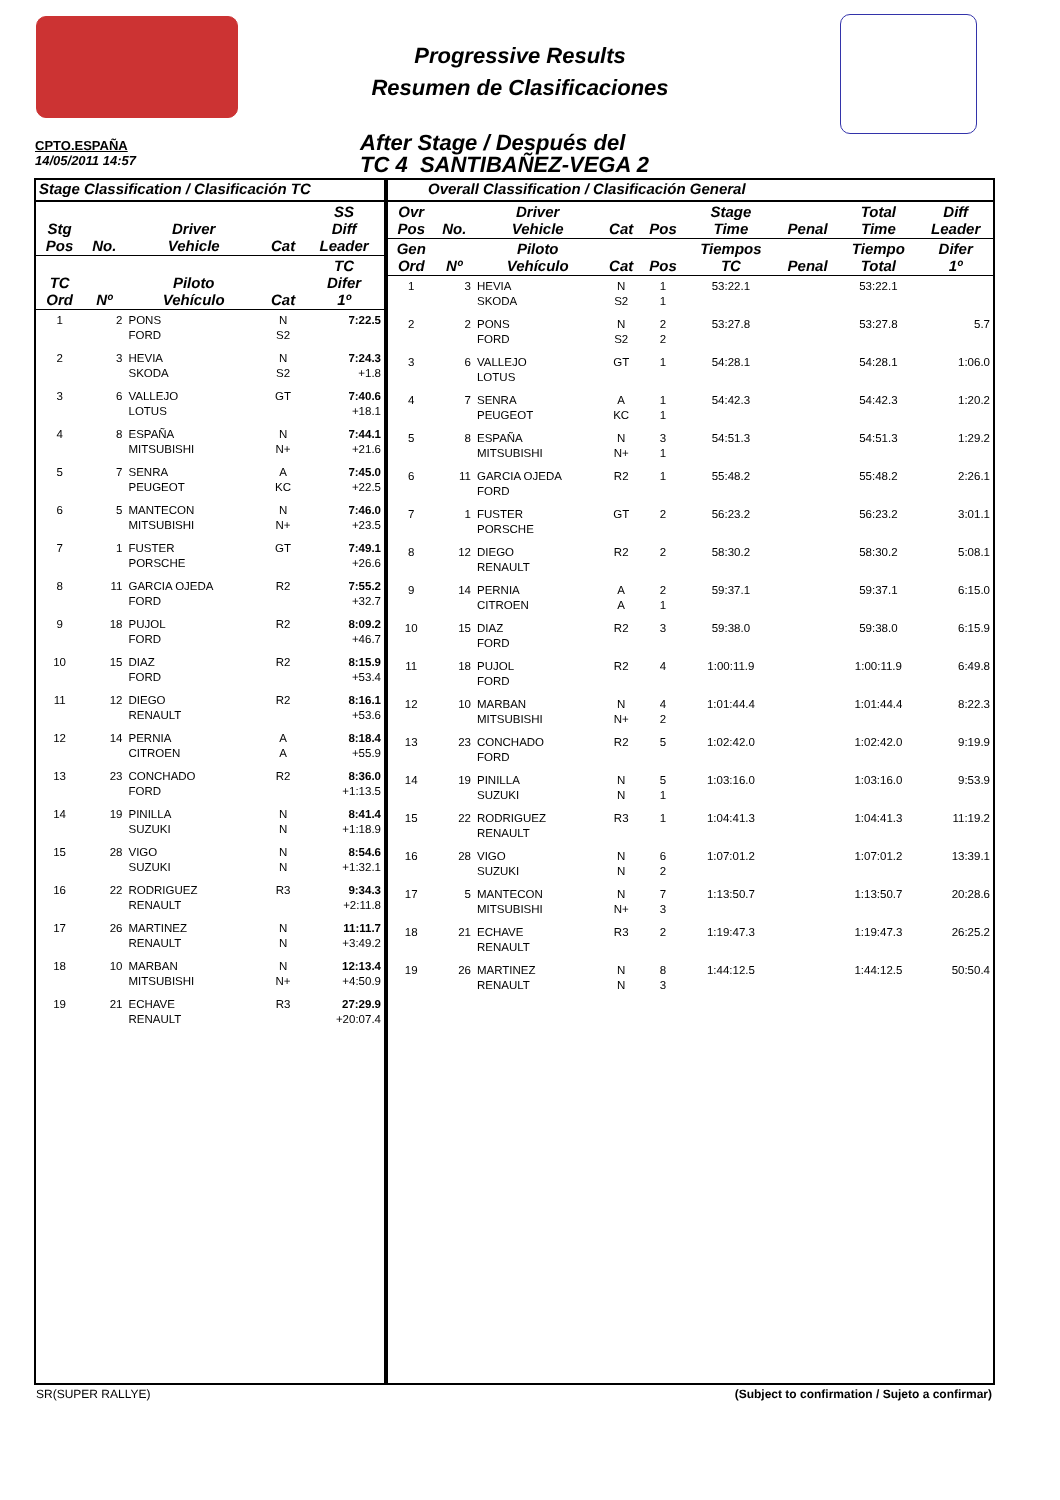Progressive Results
Resumen de Clasificaciones
CPTO.ESPAÑA
14/05/2011 14:57
After Stage / Después del
TC 4 SANTIBAÑEZ-VEGA 2
Stage Classification / Clasificación TC
| Stg Pos | No. | Driver Vehicle | Cat | SS Diff Leader |
| --- | --- | --- | --- | --- |
| TC Ord | Nº | Piloto Vehículo | Cat | TC Difer 1º |
| 1 | 2 | PONS FORD | N S2 | 7:22.5 |
| 2 | 3 | HEVIA SKODA | N S2 | 7:24.3 +1.8 |
| 3 | 6 | VALLEJO LOTUS | GT | 7:40.6 +18.1 |
| 4 | 8 | ESPAÑA MITSUBISHI | N N+ | 7:44.1 +21.6 |
| 5 | 7 | SENRA PEUGEOT | A KC | 7:45.0 +22.5 |
| 6 | 5 | MANTECON MITSUBISHI | N N+ | 7:46.0 +23.5 |
| 7 | 1 | FUSTER PORSCHE | GT | 7:49.1 +26.6 |
| 8 | 11 | GARCIA OJEDA FORD | R2 | 7:55.2 +32.7 |
| 9 | 18 | PUJOL FORD | R2 | 8:09.2 +46.7 |
| 10 | 15 | DIAZ FORD | R2 | 8:15.9 +53.4 |
| 11 | 12 | DIEGO RENAULT | R2 | 8:16.1 +53.6 |
| 12 | 14 | PERNIA CITROEN | A A | 8:18.4 +55.9 |
| 13 | 23 | CONCHADO FORD | R2 | 8:36.0 +1:13.5 |
| 14 | 19 | PINILLA SUZUKI | N N | 8:41.4 +1:18.9 |
| 15 | 28 | VIGO SUZUKI | N N | 8:54.6 +1:32.1 |
| 16 | 22 | RODRIGUEZ RENAULT | R3 | 9:34.3 +2:11.8 |
| 17 | 26 | MARTINEZ RENAULT | N N | 11:11.7 +3:49.2 |
| 18 | 10 | MARBAN MITSUBISHI | N N+ | 12:13.4 +4:50.9 |
| 19 | 21 | ECHAVE RENAULT | R3 | 27:29.9 +20:07.4 |
Overall Classification / Clasificación General
| Ovr Pos | No. | Driver Vehicle | Cat | Pos | Stage Time | Penal | Total Time | Diff Leader |
| --- | --- | --- | --- | --- | --- | --- | --- | --- |
| Gen Ord | Nº | Piloto Vehículo | Cat | Pos | Tiempos TC | Penal | Tiempo Total | Difer 1º |
| 1 | 3 | HEVIA SKODA | N S2 | 1 1 | 53:22.1 | | 53:22.1 | |
| 2 | 2 | PONS FORD | N S2 | 2 2 | 53:27.8 | | 53:27.8 | 5.7 |
| 3 | 6 | VALLEJO LOTUS | GT | 1 | 54:28.1 | | 54:28.1 | 1:06.0 |
| 4 | 7 | SENRA PEUGEOT | A KC | 1 1 | 54:42.3 | | 54:42.3 | 1:20.2 |
| 5 | 8 | ESPAÑA MITSUBISHI | N N+ | 3 1 | 54:51.3 | | 54:51.3 | 1:29.2 |
| 6 | 11 | GARCIA OJEDA FORD | R2 | 1 | 55:48.2 | | 55:48.2 | 2:26.1 |
| 7 | 1 | FUSTER PORSCHE | GT | 2 | 56:23.2 | | 56:23.2 | 3:01.1 |
| 8 | 12 | DIEGO RENAULT | R2 | 2 | 58:30.2 | | 58:30.2 | 5:08.1 |
| 9 | 14 | PERNIA CITROEN | A A | 2 1 | 59:37.1 | | 59:37.1 | 6:15.0 |
| 10 | 15 | DIAZ FORD | R2 | 3 | 59:38.0 | | 59:38.0 | 6:15.9 |
| 11 | 18 | PUJOL FORD | R2 | 4 | 1:00:11.9 | | 1:00:11.9 | 6:49.8 |
| 12 | 10 | MARBAN MITSUBISHI | N N+ | 4 2 | 1:01:44.4 | | 1:01:44.4 | 8:22.3 |
| 13 | 23 | CONCHADO FORD | R2 | 5 | 1:02:42.0 | | 1:02:42.0 | 9:19.9 |
| 14 | 19 | PINILLA SUZUKI | N N | 5 1 | 1:03:16.0 | | 1:03:16.0 | 9:53.9 |
| 15 | 22 | RODRIGUEZ RENAULT | R3 | 1 | 1:04:41.3 | | 1:04:41.3 | 11:19.2 |
| 16 | 28 | VIGO SUZUKI | N N | 6 2 | 1:07:01.2 | | 1:07:01.2 | 13:39.1 |
| 17 | 5 | MANTECON MITSUBISHI | N N+ | 7 3 | 1:13:50.7 | | 1:13:50.7 | 20:28.6 |
| 18 | 21 | ECHAVE RENAULT | R3 | 2 | 1:19:47.3 | | 1:19:47.3 | 26:25.2 |
| 19 | 26 | MARTINEZ RENAULT | N N | 8 3 | 1:44:12.5 | | 1:44:12.5 | 50:50.4 |
SR(SUPER RALLYE)
(Subject to confirmation / Sujeto a confirmar)